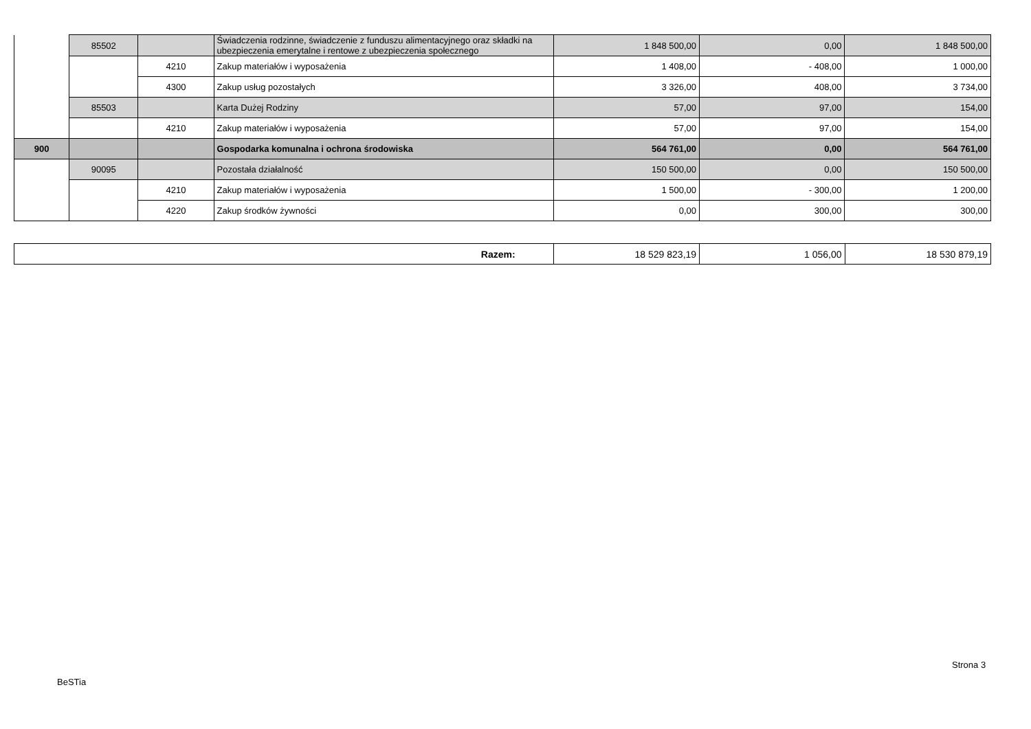| | 85502 | | Świadczenia rodzinne, świadczenie z funduszu alimentacyjnego oraz składki na ubezpieczenia emerytalne i rentowe z ubezpieczenia społecznego | 1 848 500,00 | 0,00 | 1 848 500,00 |
| | | 4210 | Zakup materiałów i wyposażenia | 1 408,00 | - 408,00 | 1 000,00 |
| | | 4300 | Zakup usług pozostałych | 3 326,00 | 408,00 | 3 734,00 |
| | 85503 | | Karta Dużej Rodziny | 57,00 | 97,00 | 154,00 |
| | | 4210 | Zakup materiałów i wyposażenia | 57,00 | 97,00 | 154,00 |
| 900 | | | Gospodarka komunalna i ochrona środowiska | 564 761,00 | 0,00 | 564 761,00 |
| | 90095 | | Pozostała działalność | 150 500,00 | 0,00 | 150 500,00 |
| | | 4210 | Zakup materiałów i wyposażenia | 1 500,00 | - 300,00 | 1 200,00 |
| | | 4220 | Zakup środków żywności | 0,00 | 300,00 | 300,00 |
| Razem: | 18 529 823,19 | 1 056,00 | 18 530 879,19 |
Strona 3
BeSTia